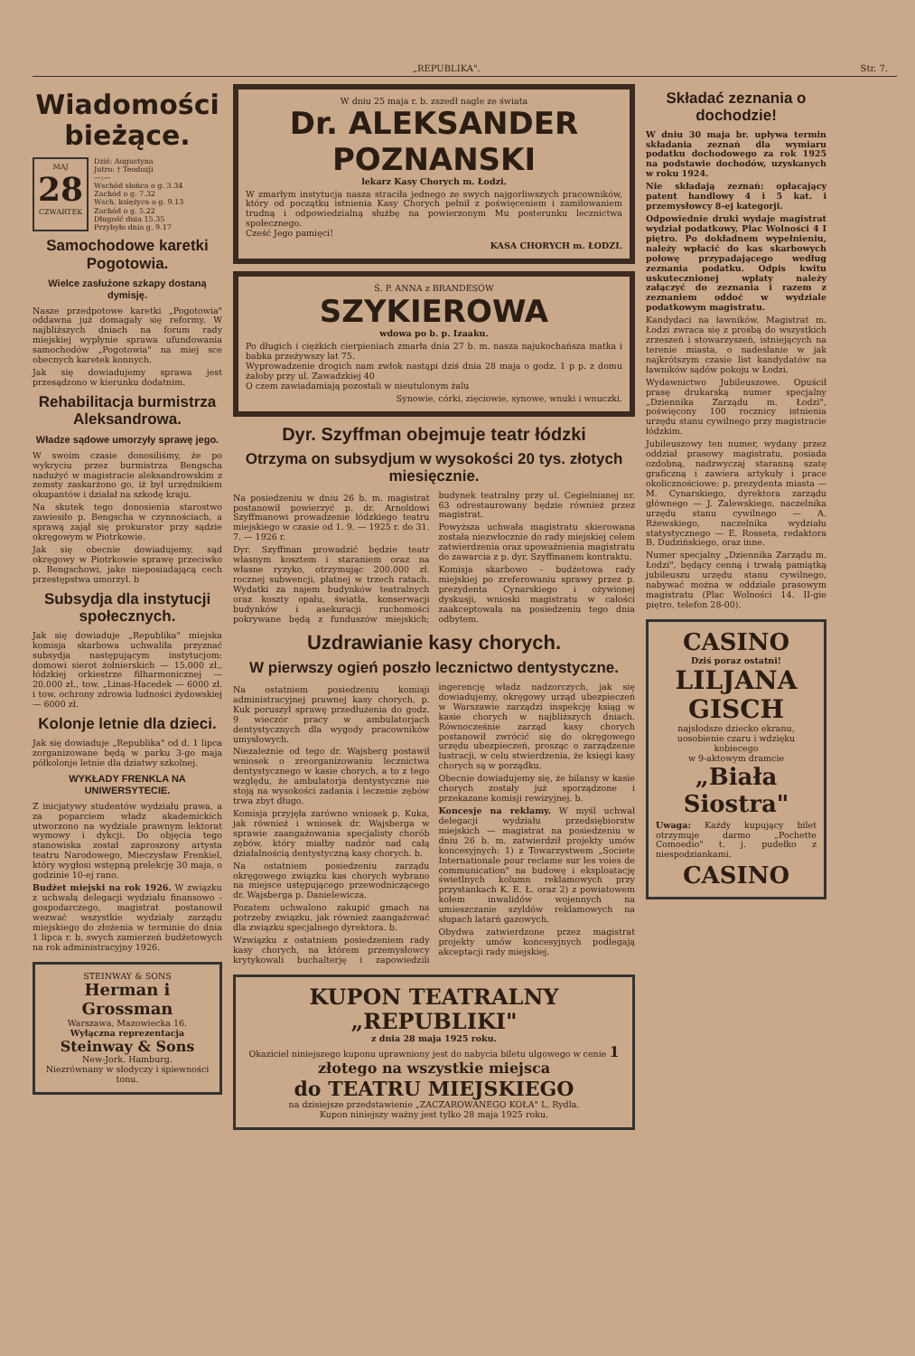„REPUBLIKA". Str. 7.
Wiadomości bieżące.
MAJ
28
CZWARTEK
Dziś: Augustyna
Jutro: † Teodozji
—:—
Wschód słońca o g. 3.34
Zachód o g. 7.32
Wsch. księżyca o g. 9.13
Zachód o g. 5.22
Długość dnia 15.35
Przybyło dnia g. 9.17
Samochodowe karetki Pogotowia.
Wielce zasłużone szkapy dostaną dymisję.
Nasze przedpotowe karetki „Pogotowia" oddawna już domagały się reformy. W najbliższych dniach na forum rady miejskiej wypłynie sprawa ufundowania samochodów „Pogotowia" na miej sce obecnych karetek konnych.
Jak się dowiadujemy sprawa jest przesądzono w kierunku dodatnim.
Rehabilitacja burmistrza Aleksandrowa.
Władze sądowe umorzyły sprawę jego.
W swoim czasie donosiliśmy, że po wykryciu przez burmistrza Bengscha nadużyć w magistracie aleksandrowskim z zemsty zaskarżono go, iż był urzędnikiem okupantów i działał na szkodę kraju.
Na skutek tego donosienia starostwo zawiesiło p. Bengscha w czynnościach, a sprawą zajął się prokurator przy sądzie okręgowym w Piotrkowie.
Jak się obecnie dowiadujemy, sąd okręgowy w Piotrkowie sprawę przeciwko p. Bengschowi, jako nieposiadającą cech przestępstwa umorzył. b
Subsydja dla instytucji społecznych.
Jak się dowiaduje „Republika" miejska komisja skarbowa uchwaliła przyznać subsydja następującym instytucjom: domowi sierot żołnierskich — 15.000 zł., łódzkiej orkiestrze filharmonicznej — 20.000 zł., tow. „Linas-Hacedek — 6000 zł. i tow. ochrony zdrowia ludności żydowskiej — 6000 zł.
Kolonje letnie dla dzieci.
Jak się dowiaduje „Republika" od d. 1 lipca zorganizowane będą w parku 3-go maja półkolonje letnie dla dziatwy szkolnej.
WYKŁADY FRENKLA NA UNIWERSYTECIE.
Z inicjatywy studentów wydziału prawa, a za poparciem władz akademickich utworzono na wydziale prawnym lektorat wymowy i dykcji. Do objęcia tego stanowiska został zaproszony artysta teatru Narodowego, Mieczysław Frenkiel, który wygłosi wstępną prelekcję 30 maja, o godzinie 10-ej rano.
Budżet miejski na rok 1926. W związku z uchwałą delegacji wydziału finansowo - gospodarczego, magistrat postanowił wezwać wszystkie wydziały zarządu miejskiego do złożenia w terminie do dnia 1 lipca r. b. swych zamierzeń budżetowych na rok administracyjny 1926.
STEINWAY & SONS
Herman i Grossman
Warszawa, Mazowiecka 16.
Wyłączna reprezentacja
Steinway & Sons
New-Jork. Hamburg.
Niezrównany w słodyczy i śpiewności tonu.
W dniu 25 maja r. b. zszedł nagle ze świata
Dr. ALEKSANDER POZNANSKI
lekarz Kasy Chorych m. Łodzi.
W zmarłym instytucja nasza straciła jednego ze swych najgorliwszych pracowników, który od początku istnienia Kasy Chorych pełnił z poświęceniem i zamiłowaniem trudną i odpowiedzialną służbę na powierzonym Mu posterunku lecznictwa społecznego.
Cześć Jego pamięci!
KASA CHORYCH m. ŁODZI.
Ś. P. ANNA z BRANDESÓW
SZYKIEROWA
wdowa po b. p. Izaaku.
Po długich i ciężkich cierpieniach zmarła dnia 27 b. m. nasza najukochańsza matka i babka przeżywszy lat 75.
Wyprowadzenie drogich nam zwłok nastąpi dziś dnia 28 maja o godz. 1 p p. z domu żałoby przy ul. Zawadzkiej 40
O czem zawiadamiają pozostali w nieutulonym żalu
Synowie, córki, zięciowie, synowe, wnuki i wnuczki.
Dyr. Szyffman obejmuje teatr łódzki
Otrzyma on subsydjum w wysokości 20 tys. złotych miesięcznie.
Na posiedzeniu w dniu 26 b. m. magistrat postanowił powierzyć p. dr. Arnoldowi Szyffmanowi prowadzenie łódzkiego teatru miejskiego w czasie od 1. 9. — 1925 r. do 31. 7. — 1926 r.
Dyr. Szyffman prowadzić będzie teatr własnym kosztem i staraniem oraz na własne ryzyko, otrzymując 200.000 zł. rocznej subwencji, płatnej w trzech ratach. Wydatki za najem budynków teatralnych oraz koszty opału, światła, konserwacji budynków i asekuracji ruchomości pokrywane będą z funduszów miejskich; budynek teatralny przy ul. Cegielnianej nr. 63 odrestaurowany będzie również przez magistrat.
Powyższa uchwała magistratu skierowana została niezwłocznie do rady miejskiej celem zatwierdzenia oraz upoważnienia magistratu do zawarcia z p. dyr. Szyffmanem kontraktu.
Komisja skarbowo - budżetowa rady miejskiej po zreferowaniu sprawy przez p. prezydenta Cynarskiego i ożywionej dyskusji, wnioski magistratu w całości zaakceptowała na posiedzeniu tego dnia odbytem.
Uzdrawianie kasy chorych.
W pierwszy ogień poszło lecznictwo dentystyczne.
Na ostatniem posiedzeniu komisji administracyjnej prawnej kasy chorych, p. Kuk poruszył sprawę przedłużenia do godz. 9 wieczór pracy w ambulatorjach dentystycznych dla wygody pracowników umysłowych.
Niezależnie od tego dr. Wajsberg postawił wniosek o zreorganizowaniu lecznictwa dentystycznego w kasie chorych, a to z tego względu, że ambulatorja dentystyczne nie stoją na wysokości zadania i leczenie zębów trwa zbyt długo.
Komisja przyjęła zarówno wniosek p. Kuka, jak również i wniosek dr. Wajsberga w sprawie zaangażowania specjalisty chorób zębów, który miałby nadzór nad całą działalnością dentystyczną kasy chorych. b.
Na ostatniem posiedzeniu zarządu okręgowego związku kas chorych wybrano na miejsce ustępującego przewodniczącego dr. Wajsberga p. Danielewicza.
Pozatem uchwalono zakupić gmach na potrzeby związku, jak również zaangażować dla związku specjalnego dyrektora. b.
Wzwiązku z ostatniem posiedzeniem rady kasy chorych, na którem przemysłowcy krytykowali buchalterję i zapowiedzili ingerencję władz nadzorczych, jak się dowiadujemy, okręgowy urząd ubezpieczeń w Warszawie zarządzi inspekcję ksiąg w kasie chorych w najbliższych dniach. Równocześnie zarząd kasy chorych postanowił zwrócić się do okręgowego urzędu ubezpieczeń, prosząc o zarządzenie lustracji, w celu stwierdzenia, że księgi kasy chorych są w porządku.
Obecnie dowiadujemy się, że bilansy w kasie chorych zostały już sporządzone i przekazane komisji rewizyjnej. b.
Koncesje na reklamy. W myśl uchwał delegacji wydziału przedsiębiorstw miejskich — magistrat na posiedzeniu w dniu 26 b. m. zatwierdził projekty umów koncesyjnych: 1) z Towarzystwem „Societe Internationale pour reclame sur les voies de communication" na budowę i eksploatację świetlnych kolumn reklamowych przy przystankach K. E. Ł. oraz 2) z powiatowem kołem inwalidów wojennych na umieszczanie szyldów reklamowych na słupach latarń gazowych.
Obydwa zatwierdzone przez magistrat projekty umów koncesyjnych podlegają akceptacji rady miejskiej.
KUPON TEATRALNY „REPUBLIKI"
z dnia 28 maja 1925 roku.
Okaziciel niniejszego kuponu uprawniony jest do nabycia biletu ulgowego w cenie 1 złotego na wszystkie miejsca
do TEATRU MIEJSKIEGO
na dzisiejsze przedstawienie „ZACZAROWANEGO KOŁA" L. Rydla.
Kupon niniejszy ważny jest tylko 28 maja 1925 roku.
Składać zeznania o dochodzie!
W dniu 30 maja br. upływa termin składania zeznań dla wymiaru podatku dochodowego za rok 1925 na podstawie dochodów, uzyskanych w roku 1924.
Nie składają zeznań: opłacający patent handlowy 4 i 5 kat. i przemysłowcy 8-ej kategorji.
Odpowiednie druki wydaje magistrat wydział podatkowy, Plac Wolności 4 I piętro. Po dokładnem wypełnieniu, należy wpłacić do kas skarbowych połowę przypadającego według zeznania podatku. Odpis kwitu uskutecznionej wpłaty należy załączyć do zeznania i razem z zeznaniem oddoć w wydziale podatkowym magistratu.
Kandydaci na ławników. Magistrat m. Łodzi zwraca się z prośbą do wszystkich zrzeszeń i stowarzyszeń, istniejących na terenie miasta, o nadesłanie w jak najkrótszym czasie list kandydatów na ławników sądów pokoju w Łodzi.
Wydawnictwo Jubileuszowe. Opuścił prasę drukarską numer specjalny „Dziennika Zarządu m. Łodzi", poświęcony 100 rocznicy istnienia urzędu stanu cywilnego przy magistracie łódzkim.
Jubileuszowy ten numer, wydany przez oddział prasowy magistratu, posiada ozdobną, nadzwyczaj staranną szatę graficzną i zawiera artykuły i prace okolicznościowe: p. prezydenta miasta — M. Cynarskiego, dyrektora zarządu głównego — J. Zalewskiego, naczelnika urzędu stanu cywilnego — A. Rżewskiego, naczelnika wydziału statystycznego — E. Rosseta, redaktora B. Dudzińskiego, oraz inne.
Numer specjalny „Dziennika Zarządu m. Łodzi", będący cenną i trwałą pamiątką jubileuszu urzędu stanu cywilnego, nabywać można w oddziale prasowym magistratu (Plac Wolności 14. II-gie piętro, telefon 28-00).
CASINO
Dziś poraz ostatni!
LILJANA GISCH
najsłodsze dziecko ekranu, uosobienie czaru i wdzięku kobiecego
w 9-aktowym dramcie
„Biała Siostra"
Uwaga: Każdy kupujący bilet otrzymuje darmo „Pochette Comoedio" t. j. pudełko z niespodziankami.
CASINO